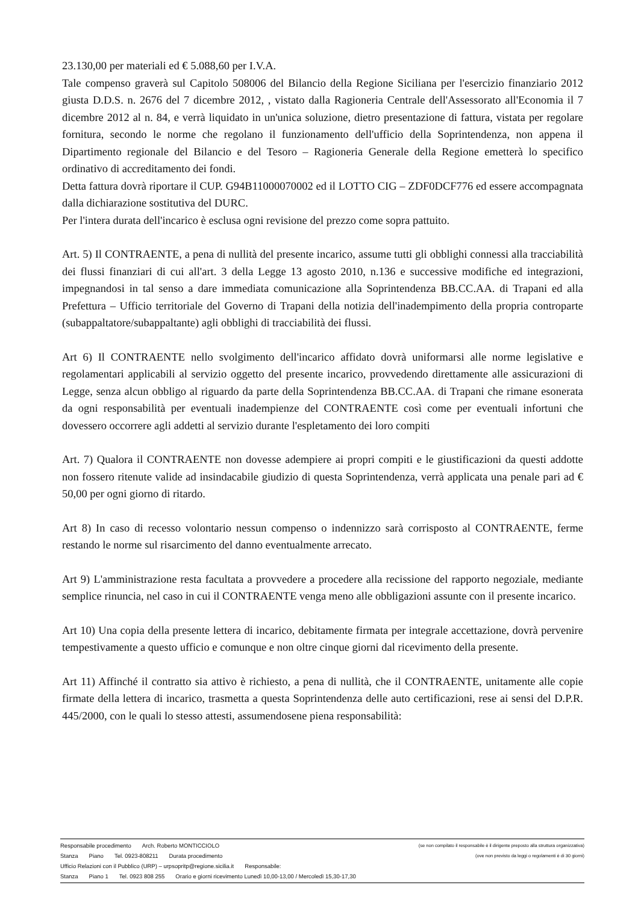23.130,00 per materiali ed € 5.088,60 per I.V.A.
Tale compenso graverà sul Capitolo 508006 del Bilancio della Regione Siciliana per l'esercizio finanziario 2012 giusta D.D.S. n. 2676 del 7 dicembre 2012, , vistato dalla Ragioneria Centrale dell'Assessorato all'Economia il 7 dicembre 2012 al n. 84, e verrà liquidato in un'unica soluzione, dietro presentazione di fattura, vistata per regolare fornitura, secondo le norme che regolano il funzionamento dell'ufficio della Soprintendenza, non appena il Dipartimento regionale del Bilancio e del Tesoro – Ragioneria Generale della Regione emetterà lo specifico ordinativo di accreditamento dei fondi.
Detta fattura dovrà riportare il CUP. G94B11000070002 ed il LOTTO CIG – ZDF0DCF776 ed essere accompagnata dalla dichiarazione sostitutiva del DURC.
Per l'intera durata dell'incarico è esclusa ogni revisione del prezzo come sopra pattuito.
Art. 5) Il CONTRAENTE, a pena di nullità del presente incarico, assume tutti gli obblighi connessi alla tracciabilità dei flussi finanziari di cui all'art. 3 della Legge 13 agosto 2010, n.136 e successive modifiche ed integrazioni, impegnandosi in tal senso a dare immediata comunicazione alla Soprintendenza BB.CC.AA. di Trapani ed alla Prefettura – Ufficio territoriale del Governo di Trapani della notizia dell'inadempimento della propria controparte (subappaltatore/subappaltante) agli obblighi di tracciabilità dei flussi.
Art 6) Il CONTRAENTE nello svolgimento dell'incarico affidato dovrà uniformarsi alle norme legislative e regolamentari applicabili al servizio oggetto del presente incarico, provvedendo direttamente alle assicurazioni di Legge, senza alcun obbligo al riguardo da parte della Soprintendenza BB.CC.AA. di Trapani che rimane esonerata da ogni responsabilità per eventuali inadempienze del CONTRAENTE così come per eventuali infortuni che dovessero occorrere agli addetti al servizio durante l'espletamento dei loro compiti
Art. 7) Qualora il CONTRAENTE non dovesse adempiere ai propri compiti e le giustificazioni da questi addotte non fossero ritenute valide ad insindacabile giudizio di questa Soprintendenza, verrà applicata una penale pari ad € 50,00 per ogni giorno di ritardo.
Art 8) In caso di recesso volontario nessun compenso o indennizzo sarà corrisposto al CONTRAENTE, ferme restando le norme sul risarcimento del danno eventualmente arrecato.
Art 9) L'amministrazione resta facultata a provvedere a procedere alla recissione del rapporto negoziale, mediante semplice rinuncia, nel caso in cui il CONTRAENTE venga meno alle obbligazioni assunte con il presente incarico.
Art 10) Una copia della presente lettera di incarico, debitamente firmata per integrale accettazione, dovrà pervenire tempestivamente a questo ufficio e comunque e non oltre cinque giorni dal ricevimento della presente.
Art 11) Affinché il contratto sia attivo è richiesto, a pena di nullità, che il CONTRAENTE, unitamente alle copie firmate della lettera di incarico, trasmetta a questa Soprintendenza delle auto certificazioni, rese ai sensi del D.P.R. 445/2000, con le quali lo stesso attesti, assumendosene piena responsabilità:
Responsabile procedimento Arch. Roberto MONTICCIOLO (se non compilato il responsabile è il dirigente preposto alla struttura organizzativa)
Stanza Piano Tel. 0923-808211 Durata procedimento (ove non previsto da leggi o regolamenti è di 30 giorni)
Ufficio Relazioni con il Pubblico (URP) – urpsopritp@regione.sicilia.it Responsabile:
Stanza Piano 1 Tel. 0923 808 255 Orario e giorni ricevimento Lunedì 10,00-13,00 / Mercoledì 15,30-17,30